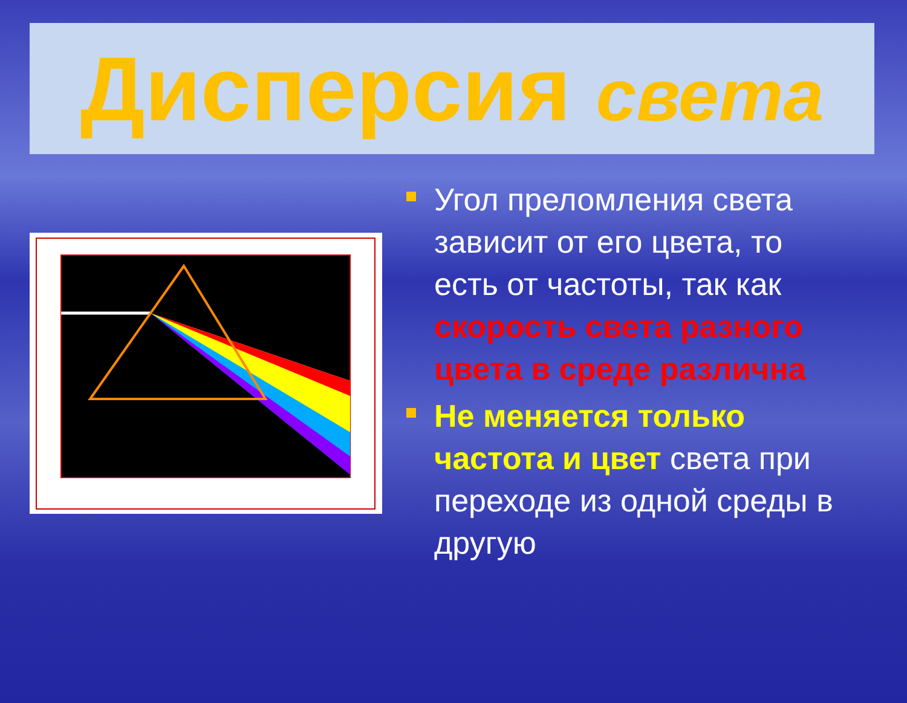Дисперсия света
Угол преломления света зависит от его цвета, то есть от частоты, так как скорость света разного цвета в среде различна
Не меняется только частота и цвет света при переходе из одной среды в другую